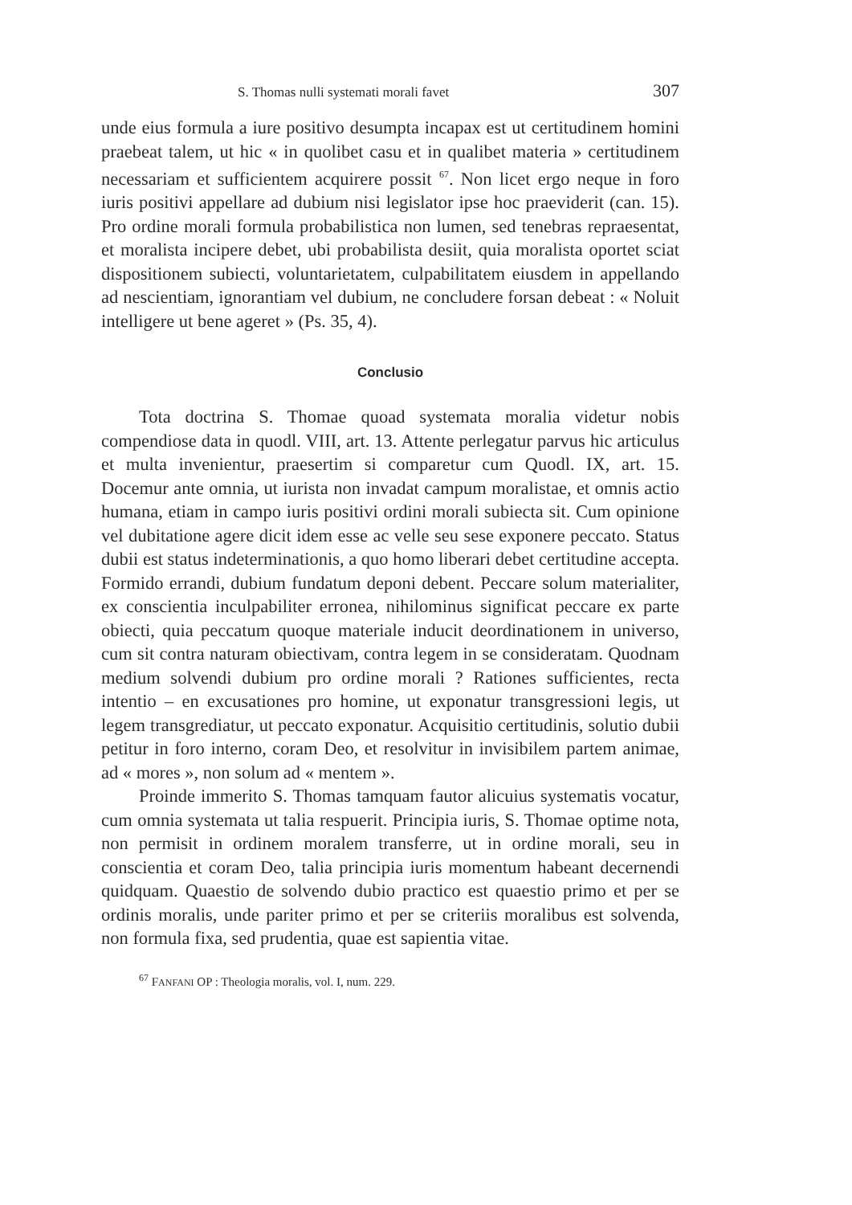S. Thomas nulli systemati morali favet 307
unde eius formula a iure positivo desumpta incapax est ut certitudinem homini praebeat talem, ut hic « in quolibet casu et in qualibet materia » certitudinem necessariam et sufficientem acquirere possit <sup>67</sup>. Non licet ergo neque in foro iuris positivi appellare ad dubium nisi legislator ipse hoc praeviderit (can. 15). Pro ordine morali formula probabilistica non lumen, sed tenebras repraesentat, et moralista incipere debet, ubi probabilista desiit, quia moralista oportet sciat dispositionem subiecti, voluntarietatem, culpabilitatem eiusdem in appellando ad nescientiam, ignorantiam vel dubium, ne concludere forsan debeat : « Noluit intelligere ut bene ageret » (Ps. 35, 4).
Conclusio
Tota doctrina S. Thomae quoad systemata moralia videtur nobis compendiose data in quodl. VIII, art. 13. Attente perlegatur parvus hic articulus et multa invenientur, praesertim si comparetur cum Quodl. IX, art. 15. Docemur ante omnia, ut iurista non invadat campum moralistae, et omnis actio humana, etiam in campo iuris positivi ordini morali subiecta sit. Cum opinione vel dubitatione agere dicit idem esse ac velle seu sese exponere peccato. Status dubii est status indeterminationis, a quo homo liberari debet certitudine accepta. Formido errandi, dubium fundatum deponi debent. Peccare solum materialiter, ex conscientia inculpabiliter erronea, nihilominus significat peccare ex parte obiecti, quia peccatum quoque materiale inducit deordinationem in universo, cum sit contra naturam obiectivam, contra legem in se consideratam. Quodnam medium solvendi dubium pro ordine morali ? Rationes sufficientes, recta intentio – en excusationes pro homine, ut exponatur transgressioni legis, ut legem transgrediatur, ut peccato exponatur. Acquisitio certitudinis, solutio dubii petitur in foro interno, coram Deo, et resolvitur in invisibilem partem animae, ad « mores », non solum ad « mentem ».
Proinde immerito S. Thomas tamquam fautor alicuius systematis vocatur, cum omnia systemata ut talia respuerit. Principia iuris, S. Thomae optime nota, non permisit in ordinem moralem transferre, ut in ordine morali, seu in conscientia et coram Deo, talia principia iuris momentum habeant decernendi quidquam. Quaestio de solvendo dubio practico est quaestio primo et per se ordinis moralis, unde pariter primo et per se criteriis moralibus est solvenda, non formula fixa, sed prudentia, quae est sapientia vitae.
<sup>67</sup> FANFANI OP : Theologia moralis, vol. I, num. 229.